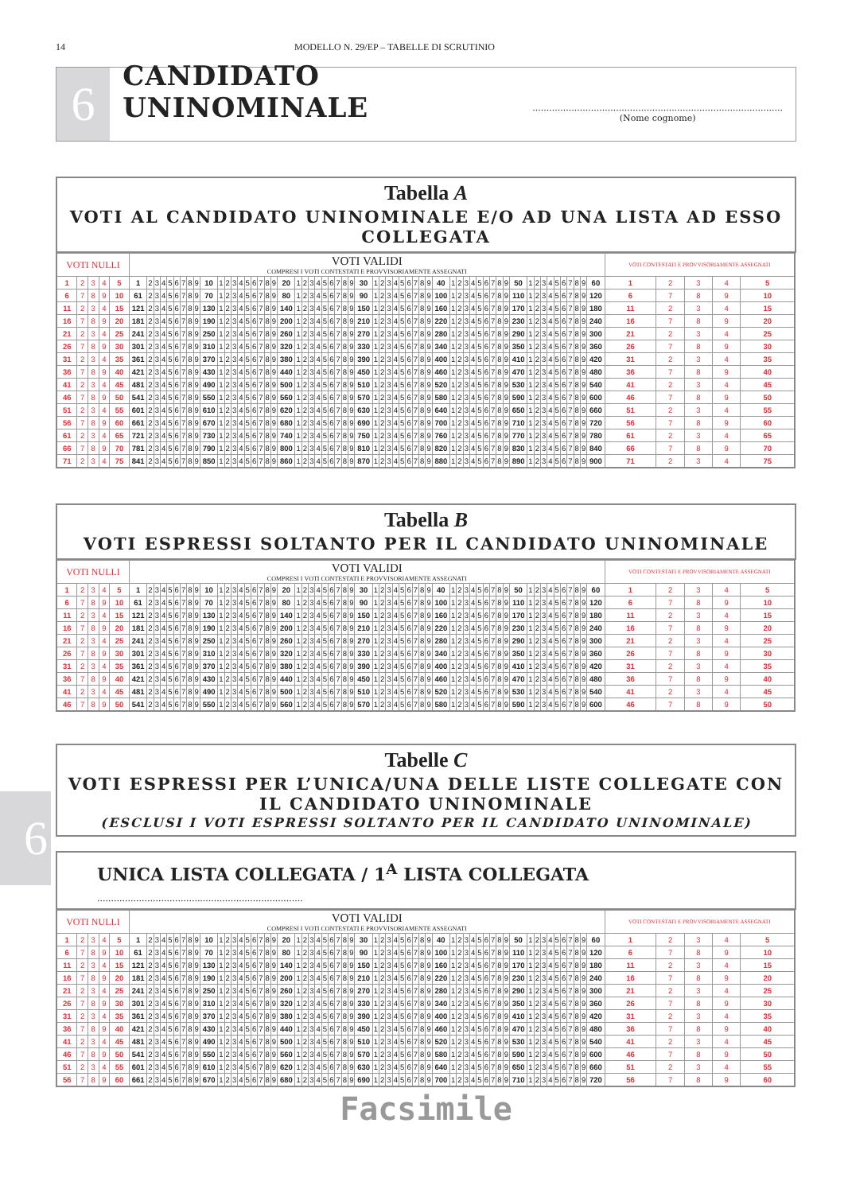14 MODELLO N. 29/EP – TABELLE DI SCRUTINIO
6
CANDIDATO UNINOMINALE ..........................................................................................
(Nome cognome)
Tabella A
VOTI AL CANDIDATO UNINOMINALE E/O AD UNA LISTA AD ESSO COLLEGATA
| VOTI NULLI | | | | | VOTI VALIDI COMPRESI I VOTI CONTESTATI E PROVVISORIAMENTE ASSEGNATI | | | | | | | | | | | | | | | | | | | | | | | | | | | | | | | | | | | | | | | | | | | | | | | | | | | | | | | | | | | | VOTI CONTESTATI E PROVVISORIAMENTE ASSEGNATI | | | | |
| --- | --- | --- | --- | --- | --- | --- | --- | --- | --- | --- | --- | --- | --- | --- | --- | --- | --- | --- | --- | --- | --- | --- | --- | --- | --- | --- | --- | --- | --- | --- | --- | --- | --- | --- | --- | --- | --- | --- | --- | --- | --- | --- | --- | --- | --- | --- | --- | --- | --- | --- | --- | --- | --- | --- | --- | --- | --- | --- | --- | --- | --- | --- | --- | --- | --- | --- | --- | --- | --- |
| 1 | 2 | 3 | 4 | 5 | 1 | 2 | 3 | 4 | 5 | 6 | 7 | 8 | 9 | 10 | 1 | 2 | 3 | 4 | 5 | 6 | 7 | 8 | 9 | 20 | 1 | 2 | 3 | 4 | 5 | 6 | 7 | 8 | 9 | 30 | 1 | 2 | 3 | 4 | 5 | 6 | 7 | 8 | 9 | 40 | 1 | 2 | 3 | 4 | 5 | 6 | 7 | 8 | 9 | 50 | 1 | 2 | 3 | 4 | 5 | 6 | 7 | 8 | 9 | 60 | 1 | 2 | 3 | 4 | 5 |
| 6 | 7 | 8 | 9 | 10 | 61 | 2 | 3 | 4 | 5 | 6 | 7 | 8 | 9 | 70 | 1 | 2 | 3 | 4 | 5 | 6 | 7 | 8 | 9 | 80 | 1 | 2 | 3 | 4 | 5 | 6 | 7 | 8 | 9 | 90 | 1 | 2 | 3 | 4 | 5 | 6 | 7 | 8 | 9 | 100 | 1 | 2 | 3 | 4 | 5 | 6 | 7 | 8 | 9 | 110 | 1 | 2 | 3 | 4 | 5 | 6 | 7 | 8 | 9 | 120 | 6 | 7 | 8 | 9 | 10 |
| 11 | 2 | 3 | 4 | 15 | 121 | 2 | 3 | 4 | 5 | 6 | 7 | 8 | 9 | 130 | 1 | 2 | 3 | 4 | 5 | 6 | 7 | 8 | 9 | 140 | 1 | 2 | 3 | 4 | 5 | 6 | 7 | 8 | 9 | 150 | 1 | 2 | 3 | 4 | 5 | 6 | 7 | 8 | 9 | 160 | 1 | 2 | 3 | 4 | 5 | 6 | 7 | 8 | 9 | 170 | 1 | 2 | 3 | 4 | 5 | 6 | 7 | 8 | 9 | 180 | 11 | 2 | 3 | 4 | 15 |
| 16 | 7 | 8 | 9 | 20 | 181 | 2 | 3 | 4 | 5 | 6 | 7 | 8 | 9 | 190 | 1 | 2 | 3 | 4 | 5 | 6 | 7 | 8 | 9 | 200 | 1 | 2 | 3 | 4 | 5 | 6 | 7 | 8 | 9 | 210 | 1 | 2 | 3 | 4 | 5 | 6 | 7 | 8 | 9 | 220 | 1 | 2 | 3 | 4 | 5 | 6 | 7 | 8 | 9 | 230 | 1 | 2 | 3 | 4 | 5 | 6 | 7 | 8 | 9 | 240 | 16 | 7 | 8 | 9 | 20 |
| 21 | 2 | 3 | 4 | 25 | 241 | 2 | 3 | 4 | 5 | 6 | 7 | 8 | 9 | 250 | 1 | 2 | 3 | 4 | 5 | 6 | 7 | 8 | 9 | 260 | 1 | 2 | 3 | 4 | 5 | 6 | 7 | 8 | 9 | 270 | 1 | 2 | 3 | 4 | 5 | 6 | 7 | 8 | 9 | 280 | 1 | 2 | 3 | 4 | 5 | 6 | 7 | 8 | 9 | 290 | 1 | 2 | 3 | 4 | 5 | 6 | 7 | 8 | 9 | 300 | 21 | 2 | 3 | 4 | 25 |
| 26 | 7 | 8 | 9 | 30 | 301 | 2 | 3 | 4 | 5 | 6 | 7 | 8 | 9 | 310 | 1 | 2 | 3 | 4 | 5 | 6 | 7 | 8 | 9 | 320 | 1 | 2 | 3 | 4 | 5 | 6 | 7 | 8 | 9 | 330 | 1 | 2 | 3 | 4 | 5 | 6 | 7 | 8 | 9 | 340 | 1 | 2 | 3 | 4 | 5 | 6 | 7 | 8 | 9 | 350 | 1 | 2 | 3 | 4 | 5 | 6 | 7 | 8 | 9 | 360 | 26 | 7 | 8 | 9 | 30 |
| 31 | 2 | 3 | 4 | 35 | 361 | 2 | 3 | 4 | 5 | 6 | 7 | 8 | 9 | 370 | 1 | 2 | 3 | 4 | 5 | 6 | 7 | 8 | 9 | 380 | 1 | 2 | 3 | 4 | 5 | 6 | 7 | 8 | 9 | 390 | 1 | 2 | 3 | 4 | 5 | 6 | 7 | 8 | 9 | 400 | 1 | 2 | 3 | 4 | 5 | 6 | 7 | 8 | 9 | 410 | 1 | 2 | 3 | 4 | 5 | 6 | 7 | 8 | 9 | 420 | 31 | 2 | 3 | 4 | 35 |
| 36 | 7 | 8 | 9 | 40 | 421 | 2 | 3 | 4 | 5 | 6 | 7 | 8 | 9 | 430 | 1 | 2 | 3 | 4 | 5 | 6 | 7 | 8 | 9 | 440 | 1 | 2 | 3 | 4 | 5 | 6 | 7 | 8 | 9 | 450 | 1 | 2 | 3 | 4 | 5 | 6 | 7 | 8 | 9 | 460 | 1 | 2 | 3 | 4 | 5 | 6 | 7 | 8 | 9 | 470 | 1 | 2 | 3 | 4 | 5 | 6 | 7 | 8 | 9 | 480 | 36 | 7 | 8 | 9 | 40 |
| 41 | 2 | 3 | 4 | 45 | 481 | 2 | 3 | 4 | 5 | 6 | 7 | 8 | 9 | 490 | 1 | 2 | 3 | 4 | 5 | 6 | 7 | 8 | 9 | 500 | 1 | 2 | 3 | 4 | 5 | 6 | 7 | 8 | 9 | 510 | 1 | 2 | 3 | 4 | 5 | 6 | 7 | 8 | 9 | 520 | 1 | 2 | 3 | 4 | 5 | 6 | 7 | 8 | 9 | 530 | 1 | 2 | 3 | 4 | 5 | 6 | 7 | 8 | 9 | 540 | 41 | 2 | 3 | 4 | 45 |
| 46 | 7 | 8 | 9 | 50 | 541 | 2 | 3 | 4 | 5 | 6 | 7 | 8 | 9 | 550 | 1 | 2 | 3 | 4 | 5 | 6 | 7 | 8 | 9 | 560 | 1 | 2 | 3 | 4 | 5 | 6 | 7 | 8 | 9 | 570 | 1 | 2 | 3 | 4 | 5 | 6 | 7 | 8 | 9 | 580 | 1 | 2 | 3 | 4 | 5 | 6 | 7 | 8 | 9 | 590 | 1 | 2 | 3 | 4 | 5 | 6 | 7 | 8 | 9 | 600 | 46 | 7 | 8 | 9 | 50 |
| 51 | 2 | 3 | 4 | 55 | 601 | 2 | 3 | 4 | 5 | 6 | 7 | 8 | 9 | 610 | 1 | 2 | 3 | 4 | 5 | 6 | 7 | 8 | 9 | 620 | 1 | 2 | 3 | 4 | 5 | 6 | 7 | 8 | 9 | 630 | 1 | 2 | 3 | 4 | 5 | 6 | 7 | 8 | 9 | 640 | 1 | 2 | 3 | 4 | 5 | 6 | 7 | 8 | 9 | 650 | 1 | 2 | 3 | 4 | 5 | 6 | 7 | 8 | 9 | 660 | 51 | 2 | 3 | 4 | 55 |
| 56 | 7 | 8 | 9 | 60 | 661 | 2 | 3 | 4 | 5 | 6 | 7 | 8 | 9 | 670 | 1 | 2 | 3 | 4 | 5 | 6 | 7 | 8 | 9 | 680 | 1 | 2 | 3 | 4 | 5 | 6 | 7 | 8 | 9 | 690 | 1 | 2 | 3 | 4 | 5 | 6 | 7 | 8 | 9 | 700 | 1 | 2 | 3 | 4 | 5 | 6 | 7 | 8 | 9 | 710 | 1 | 2 | 3 | 4 | 5 | 6 | 7 | 8 | 9 | 720 | 56 | 7 | 8 | 9 | 60 |
| 61 | 2 | 3 | 4 | 65 | 721 | 2 | 3 | 4 | 5 | 6 | 7 | 8 | 9 | 730 | 1 | 2 | 3 | 4 | 5 | 6 | 7 | 8 | 9 | 740 | 1 | 2 | 3 | 4 | 5 | 6 | 7 | 8 | 9 | 750 | 1 | 2 | 3 | 4 | 5 | 6 | 7 | 8 | 9 | 760 | 1 | 2 | 3 | 4 | 5 | 6 | 7 | 8 | 9 | 770 | 1 | 2 | 3 | 4 | 5 | 6 | 7 | 8 | 9 | 780 | 61 | 2 | 3 | 4 | 65 |
| 66 | 7 | 8 | 9 | 70 | 781 | 2 | 3 | 4 | 5 | 6 | 7 | 8 | 9 | 790 | 1 | 2 | 3 | 4 | 5 | 6 | 7 | 8 | 9 | 800 | 1 | 2 | 3 | 4 | 5 | 6 | 7 | 8 | 9 | 810 | 1 | 2 | 3 | 4 | 5 | 6 | 7 | 8 | 9 | 820 | 1 | 2 | 3 | 4 | 5 | 6 | 7 | 8 | 9 | 830 | 1 | 2 | 3 | 4 | 5 | 6 | 7 | 8 | 9 | 840 | 66 | 7 | 8 | 9 | 70 |
| 71 | 2 | 3 | 4 | 75 | 841 | 2 | 3 | 4 | 5 | 6 | 7 | 8 | 9 | 850 | 1 | 2 | 3 | 4 | 5 | 6 | 7 | 8 | 9 | 860 | 1 | 2 | 3 | 4 | 5 | 6 | 7 | 8 | 9 | 870 | 1 | 2 | 3 | 4 | 5 | 6 | 7 | 8 | 9 | 880 | 1 | 2 | 3 | 4 | 5 | 6 | 7 | 8 | 9 | 890 | 1 | 2 | 3 | 4 | 5 | 6 | 7 | 8 | 9 | 900 | 71 | 2 | 3 | 4 | 75 |
Tabella B
VOTI ESPRESSI SOLTANTO PER IL CANDIDATO UNINOMINALE
| VOTI NULLI | | | | | VOTI VALIDI COMPRESI I VOTI CONTESTATI E PROVVISORIAMENTE ASSEGNATI | | | | | | | | | | | | | | | | | | | | | | | | | | | | | | | | | | | | | | | | | | | | | | | | | | | | | | | | | | | | VOTI CONTESTATI E PROVVISORIAMENTE ASSEGNATI | | | | |
| --- | --- | --- | --- | --- | --- | --- | --- | --- | --- | --- | --- | --- | --- | --- | --- | --- | --- | --- | --- | --- | --- | --- | --- | --- | --- | --- | --- | --- | --- | --- | --- | --- | --- | --- | --- | --- | --- | --- | --- | --- | --- | --- | --- | --- | --- | --- | --- | --- | --- | --- | --- | --- | --- | --- | --- | --- | --- | --- | --- | --- | --- | --- | --- | --- | --- | --- | --- | --- | --- |
| 1 | 2 | 3 | 4 | 5 | 1 | 2 | 3 | 4 | 5 | 6 | 7 | 8 | 9 | 10 | 1 | 2 | 3 | 4 | 5 | 6 | 7 | 8 | 9 | 20 | 1 | 2 | 3 | 4 | 5 | 6 | 7 | 8 | 9 | 30 | 1 | 2 | 3 | 4 | 5 | 6 | 7 | 8 | 9 | 40 | 1 | 2 | 3 | 4 | 5 | 6 | 7 | 8 | 9 | 50 | 1 | 2 | 3 | 4 | 5 | 6 | 7 | 8 | 9 | 60 | 1 | 2 | 3 | 4 | 5 |
| 6 | 7 | 8 | 9 | 10 | 61 | 2 | 3 | 4 | 5 | 6 | 7 | 8 | 9 | 70 | 1 | 2 | 3 | 4 | 5 | 6 | 7 | 8 | 9 | 80 | 1 | 2 | 3 | 4 | 5 | 6 | 7 | 8 | 9 | 90 | 1 | 2 | 3 | 4 | 5 | 6 | 7 | 8 | 9 | 100 | 1 | 2 | 3 | 4 | 5 | 6 | 7 | 8 | 9 | 110 | 1 | 2 | 3 | 4 | 5 | 6 | 7 | 8 | 9 | 120 | 6 | 7 | 8 | 9 | 10 |
| 11 | 2 | 3 | 4 | 15 | 121 | 2 | 3 | 4 | 5 | 6 | 7 | 8 | 9 | 130 | 1 | 2 | 3 | 4 | 5 | 6 | 7 | 8 | 9 | 140 | 1 | 2 | 3 | 4 | 5 | 6 | 7 | 8 | 9 | 150 | 1 | 2 | 3 | 4 | 5 | 6 | 7 | 8 | 9 | 160 | 1 | 2 | 3 | 4 | 5 | 6 | 7 | 8 | 9 | 170 | 1 | 2 | 3 | 4 | 5 | 6 | 7 | 8 | 9 | 180 | 11 | 2 | 3 | 4 | 15 |
| 16 | 7 | 8 | 9 | 20 | 181 | 2 | 3 | 4 | 5 | 6 | 7 | 8 | 9 | 190 | 1 | 2 | 3 | 4 | 5 | 6 | 7 | 8 | 9 | 200 | 1 | 2 | 3 | 4 | 5 | 6 | 7 | 8 | 9 | 210 | 1 | 2 | 3 | 4 | 5 | 6 | 7 | 8 | 9 | 220 | 1 | 2 | 3 | 4 | 5 | 6 | 7 | 8 | 9 | 230 | 1 | 2 | 3 | 4 | 5 | 6 | 7 | 8 | 9 | 240 | 16 | 7 | 8 | 9 | 20 |
| 21 | 2 | 3 | 4 | 25 | 241 | 2 | 3 | 4 | 5 | 6 | 7 | 8 | 9 | 250 | 1 | 2 | 3 | 4 | 5 | 6 | 7 | 8 | 9 | 260 | 1 | 2 | 3 | 4 | 5 | 6 | 7 | 8 | 9 | 270 | 1 | 2 | 3 | 4 | 5 | 6 | 7 | 8 | 9 | 280 | 1 | 2 | 3 | 4 | 5 | 6 | 7 | 8 | 9 | 290 | 1 | 2 | 3 | 4 | 5 | 6 | 7 | 8 | 9 | 300 | 21 | 2 | 3 | 4 | 25 |
| 26 | 7 | 8 | 9 | 30 | 301 | 2 | 3 | 4 | 5 | 6 | 7 | 8 | 9 | 310 | 1 | 2 | 3 | 4 | 5 | 6 | 7 | 8 | 9 | 320 | 1 | 2 | 3 | 4 | 5 | 6 | 7 | 8 | 9 | 330 | 1 | 2 | 3 | 4 | 5 | 6 | 7 | 8 | 9 | 340 | 1 | 2 | 3 | 4 | 5 | 6 | 7 | 8 | 9 | 350 | 1 | 2 | 3 | 4 | 5 | 6 | 7 | 8 | 9 | 360 | 26 | 7 | 8 | 9 | 30 |
| 31 | 2 | 3 | 4 | 35 | 361 | 2 | 3 | 4 | 5 | 6 | 7 | 8 | 9 | 370 | 1 | 2 | 3 | 4 | 5 | 6 | 7 | 8 | 9 | 380 | 1 | 2 | 3 | 4 | 5 | 6 | 7 | 8 | 9 | 390 | 1 | 2 | 3 | 4 | 5 | 6 | 7 | 8 | 9 | 400 | 1 | 2 | 3 | 4 | 5 | 6 | 7 | 8 | 9 | 410 | 1 | 2 | 3 | 4 | 5 | 6 | 7 | 8 | 9 | 420 | 31 | 2 | 3 | 4 | 35 |
| 36 | 7 | 8 | 9 | 40 | 421 | 2 | 3 | 4 | 5 | 6 | 7 | 8 | 9 | 430 | 1 | 2 | 3 | 4 | 5 | 6 | 7 | 8 | 9 | 440 | 1 | 2 | 3 | 4 | 5 | 6 | 7 | 8 | 9 | 450 | 1 | 2 | 3 | 4 | 5 | 6 | 7 | 8 | 9 | 460 | 1 | 2 | 3 | 4 | 5 | 6 | 7 | 8 | 9 | 470 | 1 | 2 | 3 | 4 | 5 | 6 | 7 | 8 | 9 | 480 | 36 | 7 | 8 | 9 | 40 |
| 41 | 2 | 3 | 4 | 45 | 481 | 2 | 3 | 4 | 5 | 6 | 7 | 8 | 9 | 490 | 1 | 2 | 3 | 4 | 5 | 6 | 7 | 8 | 9 | 500 | 1 | 2 | 3 | 4 | 5 | 6 | 7 | 8 | 9 | 510 | 1 | 2 | 3 | 4 | 5 | 6 | 7 | 8 | 9 | 520 | 1 | 2 | 3 | 4 | 5 | 6 | 7 | 8 | 9 | 530 | 1 | 2 | 3 | 4 | 5 | 6 | 7 | 8 | 9 | 540 | 41 | 2 | 3 | 4 | 45 |
| 46 | 7 | 8 | 9 | 50 | 541 | 2 | 3 | 4 | 5 | 6 | 7 | 8 | 9 | 550 | 1 | 2 | 3 | 4 | 5 | 6 | 7 | 8 | 9 | 560 | 1 | 2 | 3 | 4 | 5 | 6 | 7 | 8 | 9 | 570 | 1 | 2 | 3 | 4 | 5 | 6 | 7 | 8 | 9 | 580 | 1 | 2 | 3 | 4 | 5 | 6 | 7 | 8 | 9 | 590 | 1 | 2 | 3 | 4 | 5 | 6 | 7 | 8 | 9 | 600 | 46 | 7 | 8 | 9 | 50 |
Tabelle C
VOTI ESPRESSI PER L’UNICA/UNA DELLE LISTE COLLEGATE CON IL CANDIDATO UNINOMINALE
(ESCLUSI I VOTI ESPRESSI SOLTANTO PER IL CANDIDATO UNINOMINALE)
6
UNICA LISTA COLLEGATA / 1<sup>A</sup> LISTA COLLEGATA ..........................................................................
| VOTI NULLI | | | | | VOTI VALIDI COMPRESI I VOTI CONTESTATI E PROVVISORIAMENTE ASSEGNATI | | | | | | | | | | | | | | | | | | | | | | | | | | | | | | | | | | | | | | | | | | | | | | | | | | | | | | | | | | | | VOTI CONTESTATI E PROVVISORIAMENTE ASSEGNATI | | | | |
| --- | --- | --- | --- | --- | --- | --- | --- | --- | --- | --- | --- | --- | --- | --- | --- | --- | --- | --- | --- | --- | --- | --- | --- | --- | --- | --- | --- | --- | --- | --- | --- | --- | --- | --- | --- | --- | --- | --- | --- | --- | --- | --- | --- | --- | --- | --- | --- | --- | --- | --- | --- | --- | --- | --- | --- | --- | --- | --- | --- | --- | --- | --- | --- | --- | --- | --- | --- | --- | --- |
| 1 | 2 | 3 | 4 | 5 | 1 | 2 | 3 | 4 | 5 | 6 | 7 | 8 | 9 | 10 | 1 | 2 | 3 | 4 | 5 | 6 | 7 | 8 | 9 | 20 | 1 | 2 | 3 | 4 | 5 | 6 | 7 | 8 | 9 | 30 | 1 | 2 | 3 | 4 | 5 | 6 | 7 | 8 | 9 | 40 | 1 | 2 | 3 | 4 | 5 | 6 | 7 | 8 | 9 | 50 | 1 | 2 | 3 | 4 | 5 | 6 | 7 | 8 | 9 | 60 | 1 | 2 | 3 | 4 | 5 |
| 6 | 7 | 8 | 9 | 10 | 61 | 2 | 3 | 4 | 5 | 6 | 7 | 8 | 9 | 70 | 1 | 2 | 3 | 4 | 5 | 6 | 7 | 8 | 9 | 80 | 1 | 2 | 3 | 4 | 5 | 6 | 7 | 8 | 9 | 90 | 1 | 2 | 3 | 4 | 5 | 6 | 7 | 8 | 9 | 100 | 1 | 2 | 3 | 4 | 5 | 6 | 7 | 8 | 9 | 110 | 1 | 2 | 3 | 4 | 5 | 6 | 7 | 8 | 9 | 120 | 6 | 7 | 8 | 9 | 10 |
| 11 | 2 | 3 | 4 | 15 | 121 | 2 | 3 | 4 | 5 | 6 | 7 | 8 | 9 | 130 | 1 | 2 | 3 | 4 | 5 | 6 | 7 | 8 | 9 | 140 | 1 | 2 | 3 | 4 | 5 | 6 | 7 | 8 | 9 | 150 | 1 | 2 | 3 | 4 | 5 | 6 | 7 | 8 | 9 | 160 | 1 | 2 | 3 | 4 | 5 | 6 | 7 | 8 | 9 | 170 | 1 | 2 | 3 | 4 | 5 | 6 | 7 | 8 | 9 | 180 | 11 | 2 | 3 | 4 | 15 |
| 16 | 7 | 8 | 9 | 20 | 181 | 2 | 3 | 4 | 5 | 6 | 7 | 8 | 9 | 190 | 1 | 2 | 3 | 4 | 5 | 6 | 7 | 8 | 9 | 200 | 1 | 2 | 3 | 4 | 5 | 6 | 7 | 8 | 9 | 210 | 1 | 2 | 3 | 4 | 5 | 6 | 7 | 8 | 9 | 220 | 1 | 2 | 3 | 4 | 5 | 6 | 7 | 8 | 9 | 230 | 1 | 2 | 3 | 4 | 5 | 6 | 7 | 8 | 9 | 240 | 16 | 7 | 8 | 9 | 20 |
| 21 | 2 | 3 | 4 | 25 | 241 | 2 | 3 | 4 | 5 | 6 | 7 | 8 | 9 | 250 | 1 | 2 | 3 | 4 | 5 | 6 | 7 | 8 | 9 | 260 | 1 | 2 | 3 | 4 | 5 | 6 | 7 | 8 | 9 | 270 | 1 | 2 | 3 | 4 | 5 | 6 | 7 | 8 | 9 | 280 | 1 | 2 | 3 | 4 | 5 | 6 | 7 | 8 | 9 | 290 | 1 | 2 | 3 | 4 | 5 | 6 | 7 | 8 | 9 | 300 | 21 | 2 | 3 | 4 | 25 |
| 26 | 7 | 8 | 9 | 30 | 301 | 2 | 3 | 4 | 5 | 6 | 7 | 8 | 9 | 310 | 1 | 2 | 3 | 4 | 5 | 6 | 7 | 8 | 9 | 320 | 1 | 2 | 3 | 4 | 5 | 6 | 7 | 8 | 9 | 330 | 1 | 2 | 3 | 4 | 5 | 6 | 7 | 8 | 9 | 340 | 1 | 2 | 3 | 4 | 5 | 6 | 7 | 8 | 9 | 350 | 1 | 2 | 3 | 4 | 5 | 6 | 7 | 8 | 9 | 360 | 26 | 7 | 8 | 9 | 30 |
| 31 | 2 | 3 | 4 | 35 | 361 | 2 | 3 | 4 | 5 | 6 | 7 | 8 | 9 | 370 | 1 | 2 | 3 | 4 | 5 | 6 | 7 | 8 | 9 | 380 | 1 | 2 | 3 | 4 | 5 | 6 | 7 | 8 | 9 | 390 | 1 | 2 | 3 | 4 | 5 | 6 | 7 | 8 | 9 | 400 | 1 | 2 | 3 | 4 | 5 | 6 | 7 | 8 | 9 | 410 | 1 | 2 | 3 | 4 | 5 | 6 | 7 | 8 | 9 | 420 | 31 | 2 | 3 | 4 | 35 |
| 36 | 7 | 8 | 9 | 40 | 421 | 2 | 3 | 4 | 5 | 6 | 7 | 8 | 9 | 430 | 1 | 2 | 3 | 4 | 5 | 6 | 7 | 8 | 9 | 440 | 1 | 2 | 3 | 4 | 5 | 6 | 7 | 8 | 9 | 450 | 1 | 2 | 3 | 4 | 5 | 6 | 7 | 8 | 9 | 460 | 1 | 2 | 3 | 4 | 5 | 6 | 7 | 8 | 9 | 470 | 1 | 2 | 3 | 4 | 5 | 6 | 7 | 8 | 9 | 480 | 36 | 7 | 8 | 9 | 40 |
| 41 | 2 | 3 | 4 | 45 | 481 | 2 | 3 | 4 | 5 | 6 | 7 | 8 | 9 | 490 | 1 | 2 | 3 | 4 | 5 | 6 | 7 | 8 | 9 | 500 | 1 | 2 | 3 | 4 | 5 | 6 | 7 | 8 | 9 | 510 | 1 | 2 | 3 | 4 | 5 | 6 | 7 | 8 | 9 | 520 | 1 | 2 | 3 | 4 | 5 | 6 | 7 | 8 | 9 | 530 | 1 | 2 | 3 | 4 | 5 | 6 | 7 | 8 | 9 | 540 | 41 | 2 | 3 | 4 | 45 |
| 46 | 7 | 8 | 9 | 50 | 541 | 2 | 3 | 4 | 5 | 6 | 7 | 8 | 9 | 550 | 1 | 2 | 3 | 4 | 5 | 6 | 7 | 8 | 9 | 560 | 1 | 2 | 3 | 4 | 5 | 6 | 7 | 8 | 9 | 570 | 1 | 2 | 3 | 4 | 5 | 6 | 7 | 8 | 9 | 580 | 1 | 2 | 3 | 4 | 5 | 6 | 7 | 8 | 9 | 590 | 1 | 2 | 3 | 4 | 5 | 6 | 7 | 8 | 9 | 600 | 46 | 7 | 8 | 9 | 50 |
| 51 | 2 | 3 | 4 | 55 | 601 | 2 | 3 | 4 | 5 | 6 | 7 | 8 | 9 | 610 | 1 | 2 | 3 | 4 | 5 | 6 | 7 | 8 | 9 | 620 | 1 | 2 | 3 | 4 | 5 | 6 | 7 | 8 | 9 | 630 | 1 | 2 | 3 | 4 | 5 | 6 | 7 | 8 | 9 | 640 | 1 | 2 | 3 | 4 | 5 | 6 | 7 | 8 | 9 | 650 | 1 | 2 | 3 | 4 | 5 | 6 | 7 | 8 | 9 | 660 | 51 | 2 | 3 | 4 | 55 |
| 56 | 7 | 8 | 9 | 60 | 661 | 2 | 3 | 4 | 5 | 6 | 7 | 8 | 9 | 670 | 1 | 2 | 3 | 4 | 5 | 6 | 7 | 8 | 9 | 680 | 1 | 2 | 3 | 4 | 5 | 6 | 7 | 8 | 9 | 690 | 1 | 2 | 3 | 4 | 5 | 6 | 7 | 8 | 9 | 700 | 1 | 2 | 3 | 4 | 5 | 6 | 7 | 8 | 9 | 710 | 1 | 2 | 3 | 4 | 5 | 6 | 7 | 8 | 9 | 720 | 56 | 7 | 8 | 9 | 60 |
Facsimile